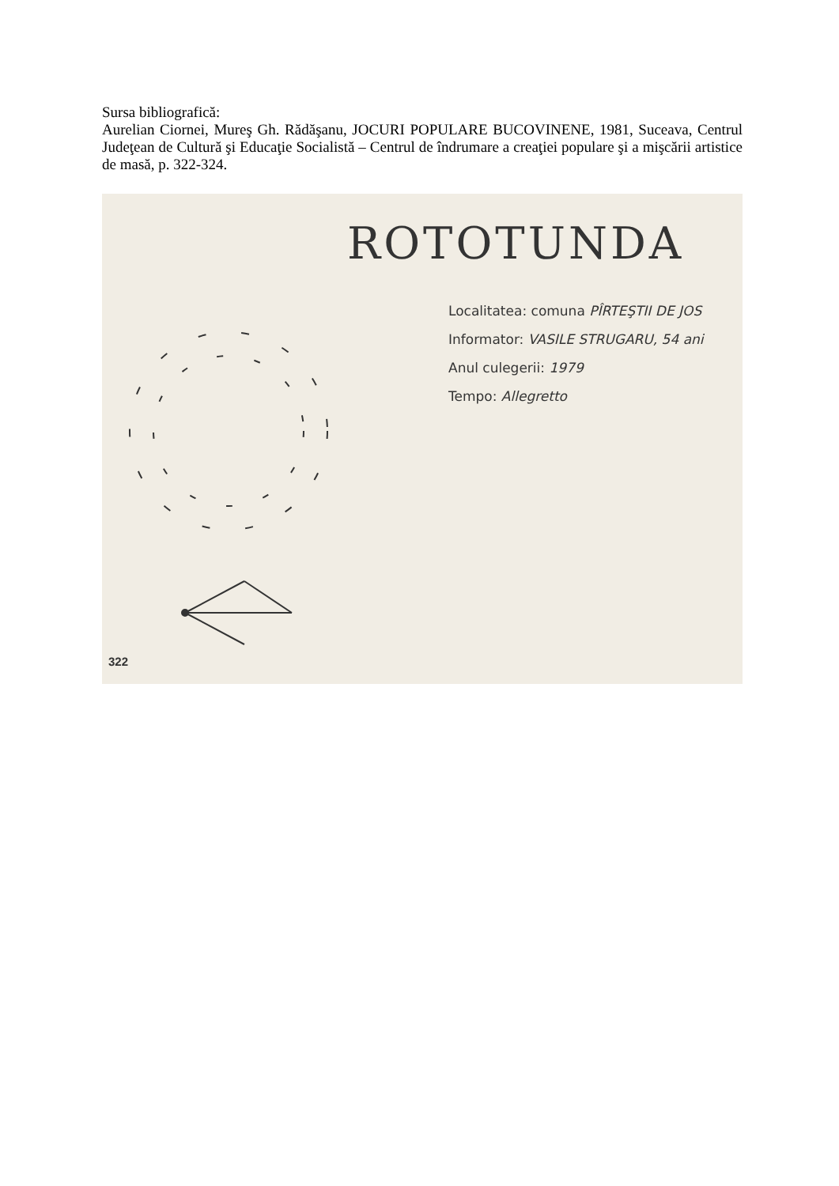Sursa bibliografică:
Aurelian Ciornei, Mureş Gh. Rădăşanu, JOCURI POPULARE BUCOVINENE, 1981, Suceava, Centrul Judeţean de Cultură şi Educaţie Socialistă – Centrul de îndrumare a creaţiei populare şi a mişcării artistice de masă, p. 322-324.
ROTOTUNDA
Localitatea: comuna PÎRTEŞTII DE JOS
Informator: VASILE STRUGARU, 54 ani
Anul culegerii: 1979
Tempo: Allegretto
322